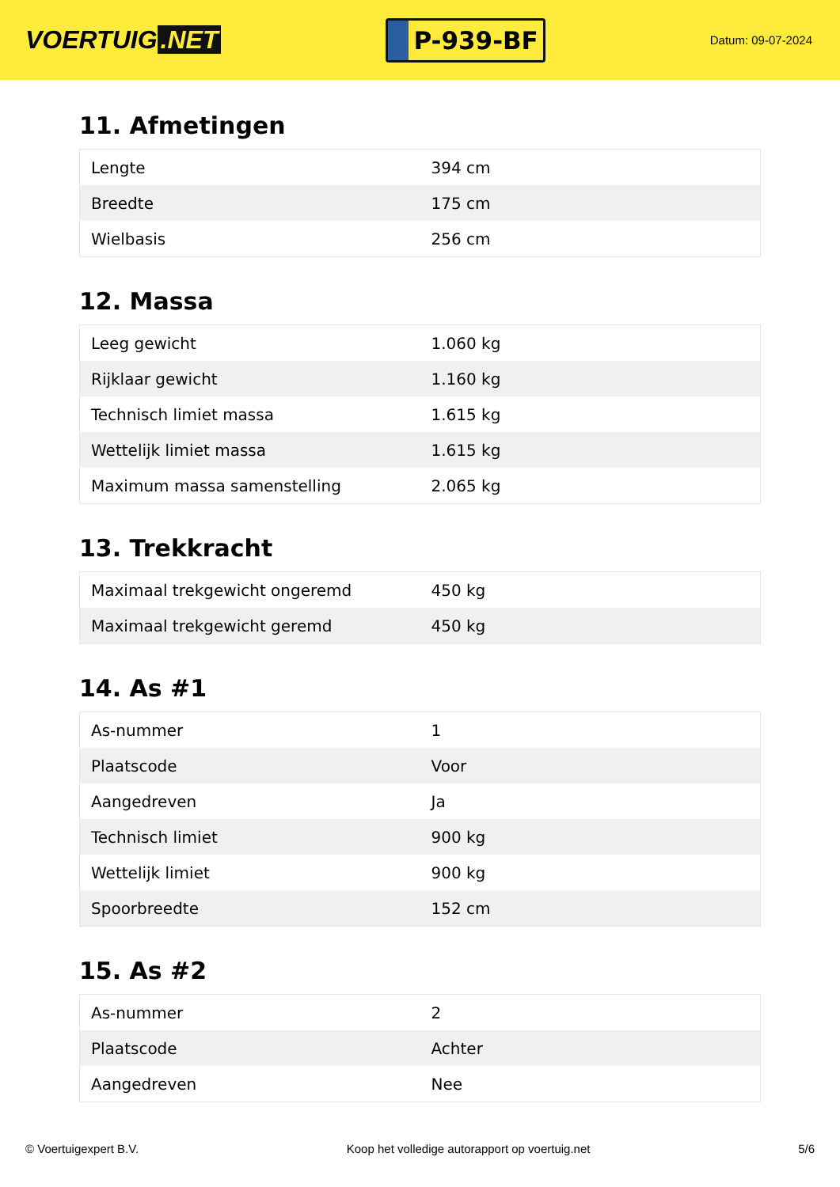VOERTUIG.NET
P-939-BF
Datum: 09-07-2024
11. Afmetingen
| Lengte | 394 cm |
| Breedte | 175 cm |
| Wielbasis | 256 cm |
12. Massa
| Leeg gewicht | 1.060 kg |
| Rijklaar gewicht | 1.160 kg |
| Technisch limiet massa | 1.615 kg |
| Wettelijk limiet massa | 1.615 kg |
| Maximum massa samenstelling | 2.065 kg |
13. Trekkracht
| Maximaal trekgewicht ongeremd | 450 kg |
| Maximaal trekgewicht geremd | 450 kg |
14. As #1
| As-nummer | 1 |
| Plaatscode | Voor |
| Aangedreven | Ja |
| Technisch limiet | 900 kg |
| Wettelijk limiet | 900 kg |
| Spoorbreedte | 152 cm |
15. As #2
| As-nummer | 2 |
| Plaatscode | Achter |
| Aangedreven | Nee |
© Voertuigexpert B.V. Koop het volledige autorapport op voertuig.net 5/6